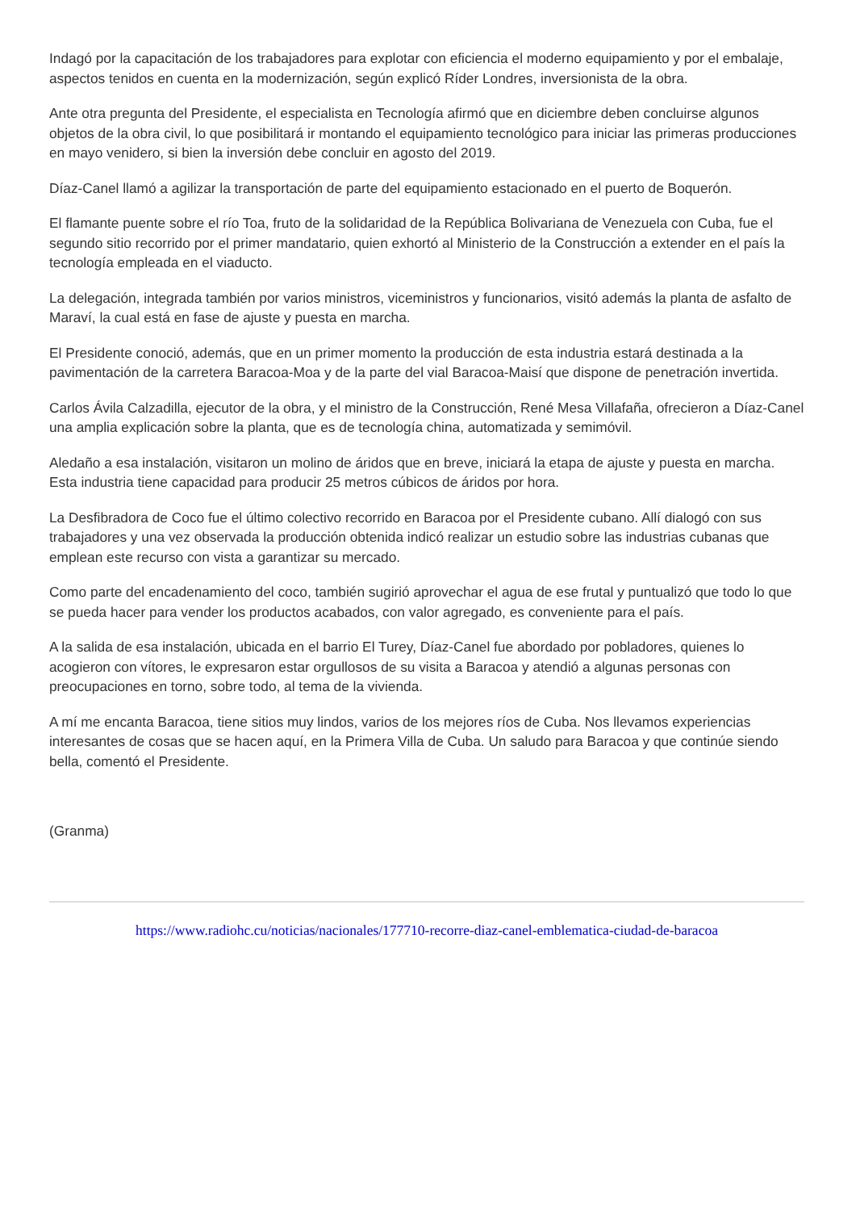Indagó por la capacitación de los trabajadores para explotar con eficiencia el moderno equipamiento y por el embalaje, aspectos tenidos en cuenta en la modernización, según explicó Ríder Londres, inversionista de la obra.
Ante otra pregunta del Presidente, el especialista en Tecnología afirmó que en diciembre deben concluirse algunos objetos de la obra civil, lo que posibilitará ir montando el equipamiento tecnológico para iniciar las primeras producciones en mayo venidero, si bien la inversión debe concluir en agosto del 2019.
Díaz-Canel llamó a agilizar la transportación de parte del equipamiento estacionado en el puerto de Boquerón.
El flamante puente sobre el río Toa, fruto de la solidaridad de la República Bolivariana de Venezuela con Cuba, fue el segundo sitio recorrido por el primer mandatario, quien exhortó al Ministerio de la Construcción a extender en el país la tecnología empleada en el viaducto.
La delegación, integrada también por varios ministros, viceministros y funcionarios, visitó además la planta de asfalto de Maraví, la cual está en fase de ajuste y puesta en marcha.
El Presidente conoció, además, que en un primer momento la producción de esta industria estará destinada a la pavimentación de la carretera Baracoa-Moa y de la parte del vial Baracoa-Maisí que dispone de penetración invertida.
Carlos Ávila Calzadilla, ejecutor de la obra, y el ministro de la Construcción, René Mesa Villafaña, ofrecieron a Díaz-Canel una amplia explicación sobre la planta, que es de tecnología china, automatizada y semimóvil.
Aledaño a esa instalación, visitaron un molino de áridos que en breve, iniciará la etapa de ajuste y puesta en marcha. Esta industria tiene capacidad para producir 25 metros cúbicos de áridos por hora.
La Desfibradora de Coco fue el último colectivo recorrido en Baracoa por el Presidente cubano. Allí dialogó con sus trabajadores y una vez observada la producción obtenida indicó realizar un estudio sobre las industrias cubanas que emplean este recurso con vista a garantizar su mercado.
Como parte del encadenamiento del coco, también sugirió aprovechar el agua de ese frutal y puntualizó que todo lo que se pueda hacer para vender los productos acabados, con valor agregado, es conveniente para el país.
A la salida de esa instalación, ubicada en el barrio El Turey, Díaz-Canel fue abordado por pobladores, quienes lo acogieron con vítores, le expresaron estar orgullosos de su visita a Baracoa y atendió a algunas personas con preocupaciones en torno, sobre todo, al tema de la vivienda.
A mí me encanta Baracoa, tiene sitios muy lindos, varios de los mejores ríos de Cuba. Nos llevamos experiencias interesantes de cosas que se hacen aquí, en la Primera Villa de Cuba. Un saludo para Baracoa y que continúe siendo bella, comentó el Presidente.
(Granma)
https://www.radiohc.cu/noticias/nacionales/177710-recorre-diaz-canel-emblematica-ciudad-de-baracoa